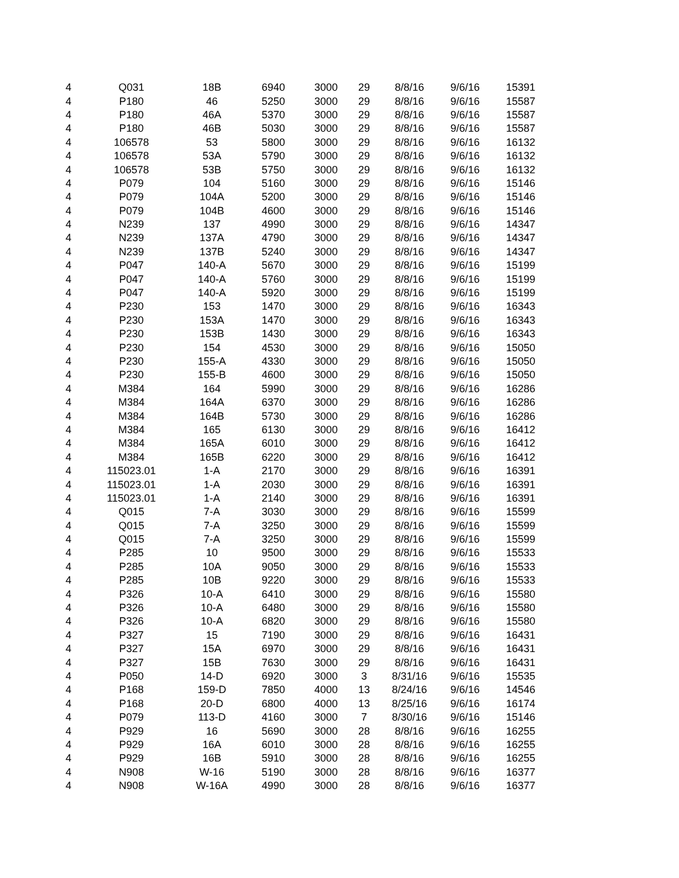| 4 | Q031 | 18B | 6940 | 3000 | 29 | 8/8/16 | 9/6/16 | 15391 |
| 4 | P180 | 46 | 5250 | 3000 | 29 | 8/8/16 | 9/6/16 | 15587 |
| 4 | P180 | 46A | 5370 | 3000 | 29 | 8/8/16 | 9/6/16 | 15587 |
| 4 | P180 | 46B | 5030 | 3000 | 29 | 8/8/16 | 9/6/16 | 15587 |
| 4 | 106578 | 53 | 5800 | 3000 | 29 | 8/8/16 | 9/6/16 | 16132 |
| 4 | 106578 | 53A | 5790 | 3000 | 29 | 8/8/16 | 9/6/16 | 16132 |
| 4 | 106578 | 53B | 5750 | 3000 | 29 | 8/8/16 | 9/6/16 | 16132 |
| 4 | P079 | 104 | 5160 | 3000 | 29 | 8/8/16 | 9/6/16 | 15146 |
| 4 | P079 | 104A | 5200 | 3000 | 29 | 8/8/16 | 9/6/16 | 15146 |
| 4 | P079 | 104B | 4600 | 3000 | 29 | 8/8/16 | 9/6/16 | 15146 |
| 4 | N239 | 137 | 4990 | 3000 | 29 | 8/8/16 | 9/6/16 | 14347 |
| 4 | N239 | 137A | 4790 | 3000 | 29 | 8/8/16 | 9/6/16 | 14347 |
| 4 | N239 | 137B | 5240 | 3000 | 29 | 8/8/16 | 9/6/16 | 14347 |
| 4 | P047 | 140-A | 5670 | 3000 | 29 | 8/8/16 | 9/6/16 | 15199 |
| 4 | P047 | 140-A | 5760 | 3000 | 29 | 8/8/16 | 9/6/16 | 15199 |
| 4 | P047 | 140-A | 5920 | 3000 | 29 | 8/8/16 | 9/6/16 | 15199 |
| 4 | P230 | 153 | 1470 | 3000 | 29 | 8/8/16 | 9/6/16 | 16343 |
| 4 | P230 | 153A | 1470 | 3000 | 29 | 8/8/16 | 9/6/16 | 16343 |
| 4 | P230 | 153B | 1430 | 3000 | 29 | 8/8/16 | 9/6/16 | 16343 |
| 4 | P230 | 154 | 4530 | 3000 | 29 | 8/8/16 | 9/6/16 | 15050 |
| 4 | P230 | 155-A | 4330 | 3000 | 29 | 8/8/16 | 9/6/16 | 15050 |
| 4 | P230 | 155-B | 4600 | 3000 | 29 | 8/8/16 | 9/6/16 | 15050 |
| 4 | M384 | 164 | 5990 | 3000 | 29 | 8/8/16 | 9/6/16 | 16286 |
| 4 | M384 | 164A | 6370 | 3000 | 29 | 8/8/16 | 9/6/16 | 16286 |
| 4 | M384 | 164B | 5730 | 3000 | 29 | 8/8/16 | 9/6/16 | 16286 |
| 4 | M384 | 165 | 6130 | 3000 | 29 | 8/8/16 | 9/6/16 | 16412 |
| 4 | M384 | 165A | 6010 | 3000 | 29 | 8/8/16 | 9/6/16 | 16412 |
| 4 | M384 | 165B | 6220 | 3000 | 29 | 8/8/16 | 9/6/16 | 16412 |
| 4 | 115023.01 | 1-A | 2170 | 3000 | 29 | 8/8/16 | 9/6/16 | 16391 |
| 4 | 115023.01 | 1-A | 2030 | 3000 | 29 | 8/8/16 | 9/6/16 | 16391 |
| 4 | 115023.01 | 1-A | 2140 | 3000 | 29 | 8/8/16 | 9/6/16 | 16391 |
| 4 | Q015 | 7-A | 3030 | 3000 | 29 | 8/8/16 | 9/6/16 | 15599 |
| 4 | Q015 | 7-A | 3250 | 3000 | 29 | 8/8/16 | 9/6/16 | 15599 |
| 4 | Q015 | 7-A | 3250 | 3000 | 29 | 8/8/16 | 9/6/16 | 15599 |
| 4 | P285 | 10 | 9500 | 3000 | 29 | 8/8/16 | 9/6/16 | 15533 |
| 4 | P285 | 10A | 9050 | 3000 | 29 | 8/8/16 | 9/6/16 | 15533 |
| 4 | P285 | 10B | 9220 | 3000 | 29 | 8/8/16 | 9/6/16 | 15533 |
| 4 | P326 | 10-A | 6410 | 3000 | 29 | 8/8/16 | 9/6/16 | 15580 |
| 4 | P326 | 10-A | 6480 | 3000 | 29 | 8/8/16 | 9/6/16 | 15580 |
| 4 | P326 | 10-A | 6820 | 3000 | 29 | 8/8/16 | 9/6/16 | 15580 |
| 4 | P327 | 15 | 7190 | 3000 | 29 | 8/8/16 | 9/6/16 | 16431 |
| 4 | P327 | 15A | 6970 | 3000 | 29 | 8/8/16 | 9/6/16 | 16431 |
| 4 | P327 | 15B | 7630 | 3000 | 29 | 8/8/16 | 9/6/16 | 16431 |
| 4 | P050 | 14-D | 6920 | 3000 | 3 | 8/31/16 | 9/6/16 | 15535 |
| 4 | P168 | 159-D | 7850 | 4000 | 13 | 8/24/16 | 9/6/16 | 14546 |
| 4 | P168 | 20-D | 6800 | 4000 | 13 | 8/25/16 | 9/6/16 | 16174 |
| 4 | P079 | 113-D | 4160 | 3000 | 7 | 8/30/16 | 9/6/16 | 15146 |
| 4 | P929 | 16 | 5690 | 3000 | 28 | 8/8/16 | 9/6/16 | 16255 |
| 4 | P929 | 16A | 6010 | 3000 | 28 | 8/8/16 | 9/6/16 | 16255 |
| 4 | P929 | 16B | 5910 | 3000 | 28 | 8/8/16 | 9/6/16 | 16255 |
| 4 | N908 | W-16 | 5190 | 3000 | 28 | 8/8/16 | 9/6/16 | 16377 |
| 4 | N908 | W-16A | 4990 | 3000 | 28 | 8/8/16 | 9/6/16 | 16377 |